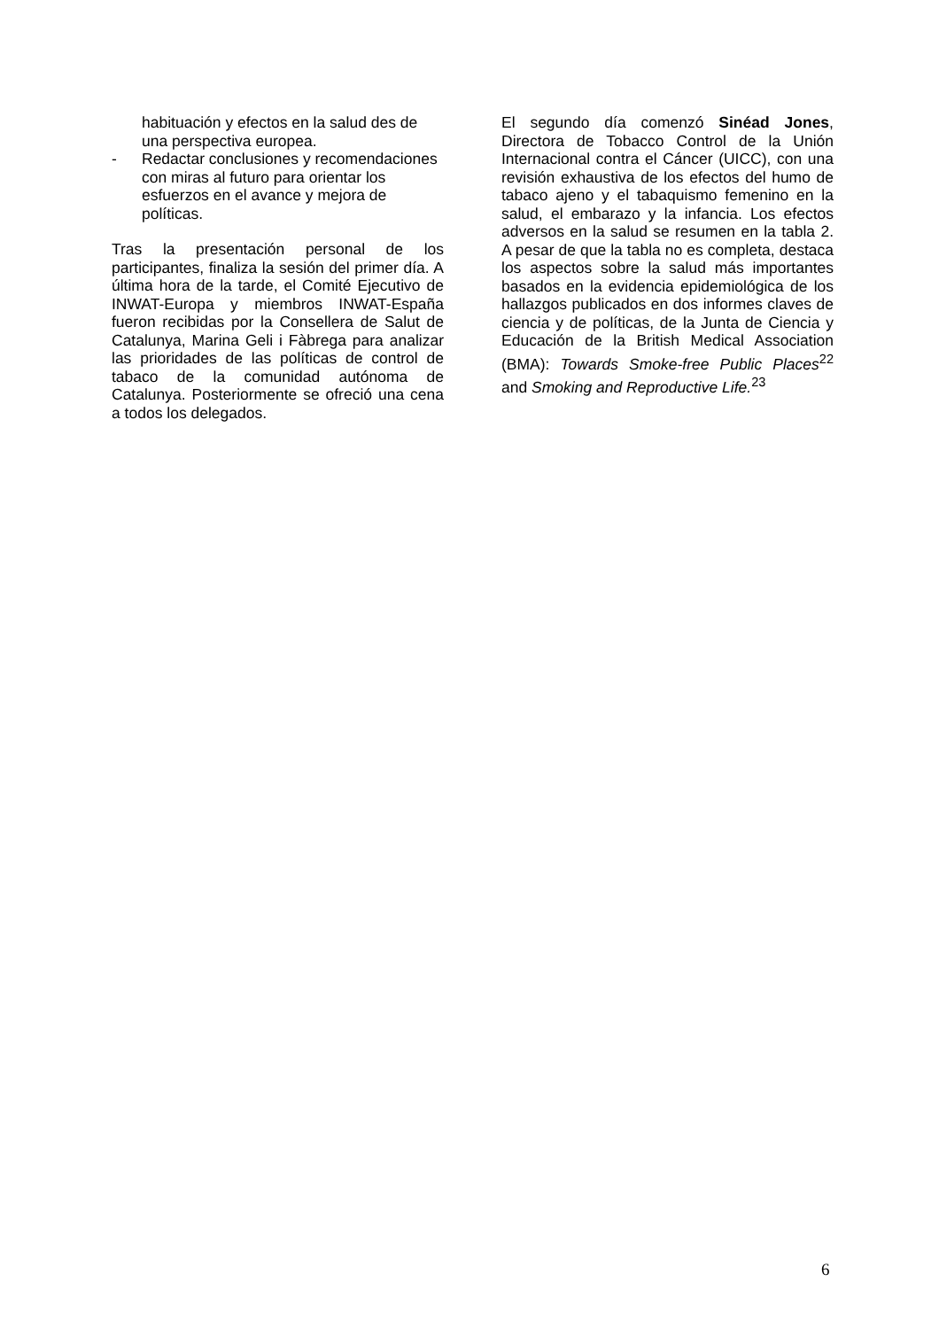habituación y efectos en la salud des de una perspectiva europea.
- Redactar conclusiones y recomendaciones con miras al futuro para orientar los esfuerzos en el avance y mejora de políticas.
Tras la presentación personal de los participantes, finaliza la sesión del primer día. A última hora de la tarde, el Comité Ejecutivo de INWAT-Europa y miembros INWAT-España fueron recibidas por la Consellera de Salut de Catalunya, Marina Geli i Fàbrega para analizar las prioridades de las políticas de control de tabaco de la comunidad autónoma de Catalunya. Posteriormente se ofreció una cena a todos los delegados.
El segundo día comenzó Sinéad Jones, Directora de Tobacco Control de la Unión Internacional contra el Cáncer (UICC), con una revisión exhaustiva de los efectos del humo de tabaco ajeno y el tabaquismo femenino en la salud, el embarazo y la infancia. Los efectos adversos en la salud se resumen en la tabla 2. A pesar de que la tabla no es completa, destaca los aspectos sobre la salud más importantes basados en la evidencia epidemiológica de los hallazgos publicados en dos informes claves de ciencia y de políticas, de la Junta de Ciencia y Educación de la British Medical Association (BMA): Towards Smoke-free Public Places<sup>22</sup> and Smoking and Reproductive Life.<sup>23</sup>
6